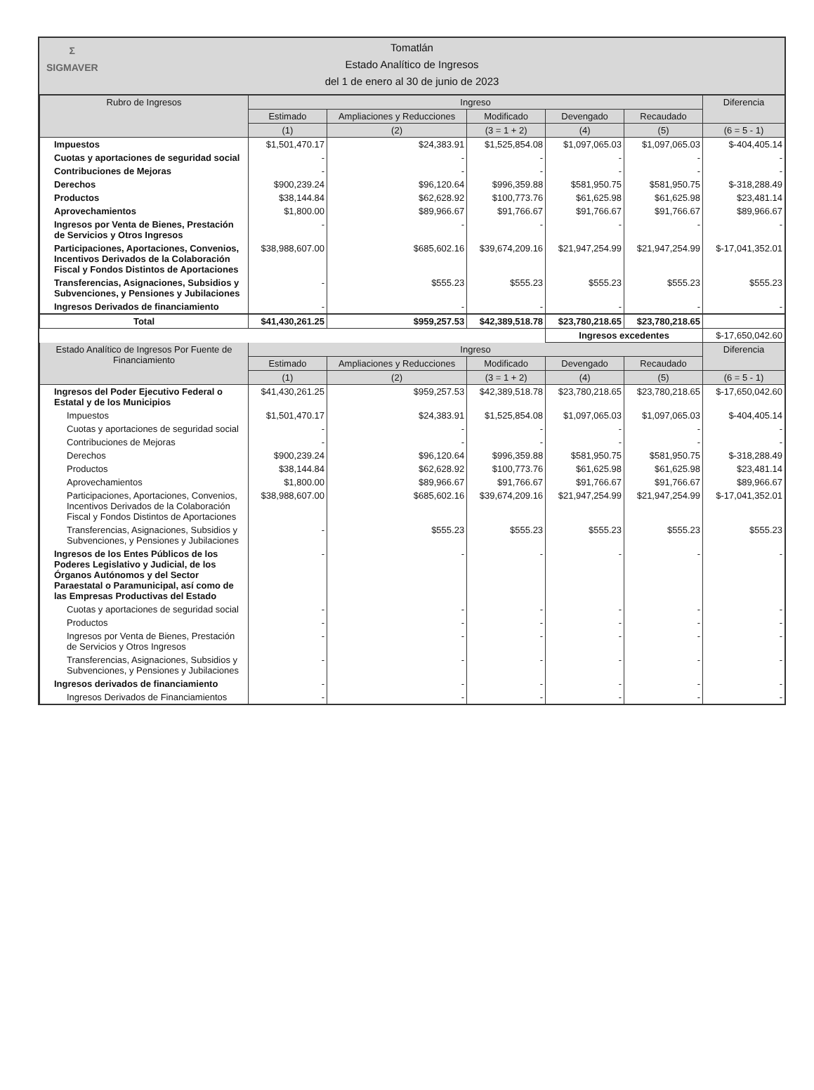Σ
SIGMAVER
Tomatlán
Estado Analítico de Ingresos
del 1 de enero al 30 de junio de 2023
| Rubro de Ingresos | Ingreso | | | | | Diferencia |
| --- | --- | --- | --- | --- | --- | --- |
| | Estimado | Ampliaciones y Reducciones | Modificado | Devengado | Recaudado | |
| | (1) | (2) | (3 = 1 + 2) | (4) | (5) | (6 = 5 - 1) |
| Impuestos | $1,501,470.17 | $24,383.91 | $1,525,854.08 | $1,097,065.03 | $1,097,065.03 | $-404,405.14 |
| Cuotas y aportaciones de seguridad social | - | - | - | - | - | - |
| Contribuciones de Mejoras | - | - | - | - | - | - |
| Derechos | $900,239.24 | $96,120.64 | $996,359.88 | $581,950.75 | $581,950.75 | $-318,288.49 |
| Productos | $38,144.84 | $62,628.92 | $100,773.76 | $61,625.98 | $61,625.98 | $23,481.14 |
| Aprovechamientos | $1,800.00 | $89,966.67 | $91,766.67 | $91,766.67 | $91,766.67 | $89,966.67 |
| Ingresos por Venta de Bienes, Prestación de Servicios y Otros Ingresos | - | - | - | - | - | - |
| Participaciones, Aportaciones, Convenios, Incentivos Derivados de la Colaboración Fiscal y Fondos Distintos de Aportaciones | $38,988,607.00 | $685,602.16 | $39,674,209.16 | $21,947,254.99 | $21,947,254.99 | $-17,041,352.01 |
| Transferencias, Asignaciones, Subsidios y Subvenciones, y Pensiones y Jubilaciones | - | $555.23 | $555.23 | $555.23 | $555.23 | $555.23 |
| Ingresos Derivados de financiamiento | - | - | - | - | - | - |
| Total | $41,430,261.25 | $959,257.53 | $42,389,518.78 | $23,780,218.65 | $23,780,218.65 | |
| | | | | Ingresos excedentes | | $-17,650,042.60 |
| Estado Analítico de Ingresos Por Fuente de Financiamiento | Ingreso | | | | | Diferencia |
| | Estimado | Ampliaciones y Reducciones | Modificado | Devengado | Recaudado | |
| | (1) | (2) | (3 = 1 + 2) | (4) | (5) | (6 = 5 - 1) |
| Ingresos del Poder Ejecutivo Federal o Estatal y de los Municipios | $41,430,261.25 | $959,257.53 | $42,389,518.78 | $23,780,218.65 | $23,780,218.65 | $-17,650,042.60 |
| Impuestos | $1,501,470.17 | $24,383.91 | $1,525,854.08 | $1,097,065.03 | $1,097,065.03 | $-404,405.14 |
| Cuotas y aportaciones de seguridad social | - | - | - | - | - | - |
| Contribuciones de Mejoras | - | - | - | - | - | - |
| Derechos | $900,239.24 | $96,120.64 | $996,359.88 | $581,950.75 | $581,950.75 | $-318,288.49 |
| Productos | $38,144.84 | $62,628.92 | $100,773.76 | $61,625.98 | $61,625.98 | $23,481.14 |
| Aprovechamientos | $1,800.00 | $89,966.67 | $91,766.67 | $91,766.67 | $91,766.67 | $89,966.67 |
| Participaciones, Aportaciones, Convenios, Incentivos Derivados de la Colaboración Fiscal y Fondos Distintos de Aportaciones | $38,988,607.00 | $685,602.16 | $39,674,209.16 | $21,947,254.99 | $21,947,254.99 | $-17,041,352.01 |
| Transferencias, Asignaciones, Subsidios y Subvenciones, y Pensiones y Jubilaciones | - | $555.23 | $555.23 | $555.23 | $555.23 | $555.23 |
| Ingresos de los Entes Públicos de los Poderes Legislativo y Judicial, de los Órganos Autónomos y del Sector Paraestatal o Paramunicipal, así como de las Empresas Productivas del Estado | - | - | - | - | - | - |
| Cuotas y aportaciones de seguridad social | - | - | - | - | - | - |
| Productos | - | - | - | - | - | - |
| Ingresos por Venta de Bienes, Prestación de Servicios y Otros Ingresos | - | - | - | - | - | - |
| Transferencias, Asignaciones, Subsidios y Subvenciones, y Pensiones y Jubilaciones | - | - | - | - | - | - |
| Ingresos derivados de financiamiento | - | - | - | - | - | - |
| Ingresos Derivados de Financiamientos | - | - | - | - | - | - |